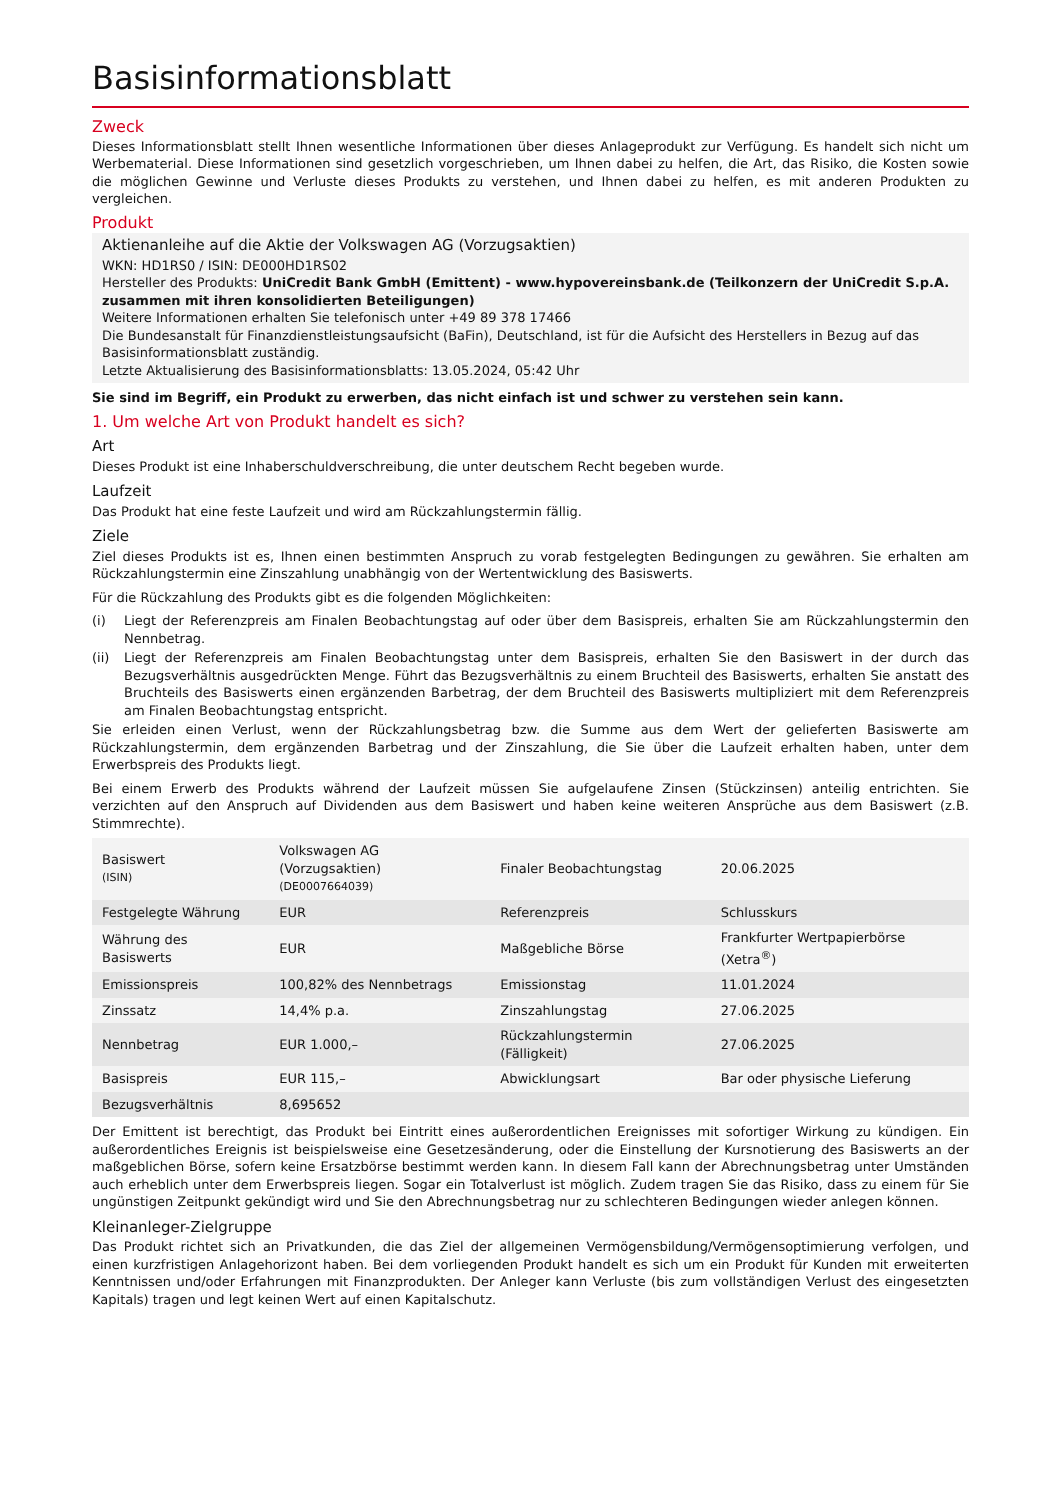Basisinformationsblatt
Zweck
Dieses Informationsblatt stellt Ihnen wesentliche Informationen über dieses Anlageprodukt zur Verfügung. Es handelt sich nicht um Werbematerial. Diese Informationen sind gesetzlich vorgeschrieben, um Ihnen dabei zu helfen, die Art, das Risiko, die Kosten sowie die möglichen Gewinne und Verluste dieses Produkts zu verstehen, und Ihnen dabei zu helfen, es mit anderen Produkten zu vergleichen.
Produkt
Aktienanleihe auf die Aktie der Volkswagen AG (Vorzugsaktien)
WKN: HD1RS0 / ISIN: DE000HD1RS02
Hersteller des Produkts: UniCredit Bank GmbH (Emittent) - www.hypovereinsbank.de (Teilkonzern der UniCredit S.p.A. zusammen mit ihren konsolidierten Beteiligungen)
Weitere Informationen erhalten Sie telefonisch unter +49 89 378 17466
Die Bundesanstalt für Finanzdienstleistungsaufsicht (BaFin), Deutschland, ist für die Aufsicht des Herstellers in Bezug auf das Basisinformationsblatt zuständig.
Letzte Aktualisierung des Basisinformationsblatts: 13.05.2024, 05:42 Uhr
Sie sind im Begriff, ein Produkt zu erwerben, das nicht einfach ist und schwer zu verstehen sein kann.
1. Um welche Art von Produkt handelt es sich?
Art
Dieses Produkt ist eine Inhaberschuldverschreibung, die unter deutschem Recht begeben wurde.
Laufzeit
Das Produkt hat eine feste Laufzeit und wird am Rückzahlungstermin fällig.
Ziele
Ziel dieses Produkts ist es, Ihnen einen bestimmten Anspruch zu vorab festgelegten Bedingungen zu gewähren. Sie erhalten am Rückzahlungstermin eine Zinszahlung unabhängig von der Wertentwicklung des Basiswerts.
Für die Rückzahlung des Produkts gibt es die folgenden Möglichkeiten:
(i) Liegt der Referenzpreis am Finalen Beobachtungstag auf oder über dem Basispreis, erhalten Sie am Rückzahlungstermin den Nennbetrag.
(ii) Liegt der Referenzpreis am Finalen Beobachtungstag unter dem Basispreis, erhalten Sie den Basiswert in der durch das Bezugsverhältnis ausgedrückten Menge. Führt das Bezugsverhältnis zu einem Bruchteil des Basiswerts, erhalten Sie anstatt des Bruchteils des Basiswerts einen ergänzenden Barbetrag, der dem Bruchteil des Basiswerts multipliziert mit dem Referenzpreis am Finalen Beobachtungstag entspricht.
Sie erleiden einen Verlust, wenn der Rückzahlungsbetrag bzw. die Summe aus dem Wert der gelieferten Basiswerte am Rückzahlungstermin, dem ergänzenden Barbetrag und der Zinszahlung, die Sie über die Laufzeit erhalten haben, unter dem Erwerbspreis des Produkts liegt.
Bei einem Erwerb des Produkts während der Laufzeit müssen Sie aufgelaufene Zinsen (Stückzinsen) anteilig entrichten. Sie verzichten auf den Anspruch auf Dividenden aus dem Basiswert und haben keine weiteren Ansprüche aus dem Basiswert (z.B. Stimmrechte).
| Basiswert (ISIN) | Volkswagen AG (Vorzugsaktien) (DE0007664039) | Finaler Beobachtungstag | 20.06.2025 |
| Festgelegte Währung | EUR | Referenzpreis | Schlusskurs |
| Währung des Basiswerts | EUR | Maßgebliche Börse | Frankfurter Wertpapierbörse (Xetra<sup>®</sup>) |
| Emissionspreis | 100,82% des Nennbetrags | Emissionstag | 11.01.2024 |
| Zinssatz | 14,4% p.a. | Zinszahlungstag | 27.06.2025 |
| Nennbetrag | EUR 1.000,– | Rückzahlungstermin (Fälligkeit) | 27.06.2025 |
| Basispreis | EUR 115,– | Abwicklungsart | Bar oder physische Lieferung |
| Bezugsverhältnis | 8,695652 | | |
Der Emittent ist berechtigt, das Produkt bei Eintritt eines außerordentlichen Ereignisses mit sofortiger Wirkung zu kündigen. Ein außerordentliches Ereignis ist beispielsweise eine Gesetzesänderung, oder die Einstellung der Kursnotierung des Basiswerts an der maßgeblichen Börse, sofern keine Ersatzbörse bestimmt werden kann. In diesem Fall kann der Abrechnungsbetrag unter Umständen auch erheblich unter dem Erwerbspreis liegen. Sogar ein Totalverlust ist möglich. Zudem tragen Sie das Risiko, dass zu einem für Sie ungünstigen Zeitpunkt gekündigt wird und Sie den Abrechnungsbetrag nur zu schlechteren Bedingungen wieder anlegen können.
Kleinanleger-Zielgruppe
Das Produkt richtet sich an Privatkunden, die das Ziel der allgemeinen Vermögensbildung/Vermögensoptimierung verfolgen, und einen kurzfristigen Anlagehorizont haben. Bei dem vorliegenden Produkt handelt es sich um ein Produkt für Kunden mit erweiterten Kenntnissen und/oder Erfahrungen mit Finanzprodukten. Der Anleger kann Verluste (bis zum vollständigen Verlust des eingesetzten Kapitals) tragen und legt keinen Wert auf einen Kapitalschutz.